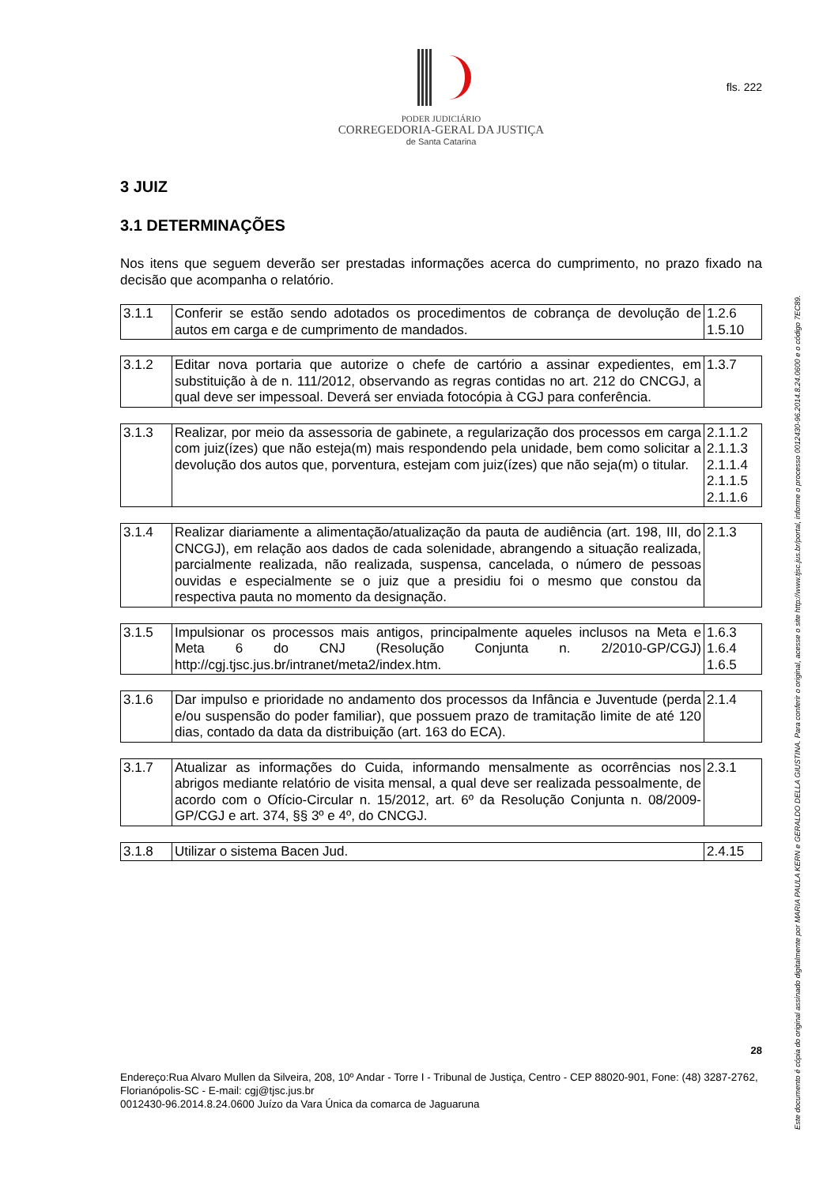PODER JUDICIÁRIO
CORREGEDORIA-GERAL DA JUSTIÇA
de Santa Catarina
fls. 222
3 JUIZ
3.1 DETERMINAÇÕES
Nos itens que seguem deverão ser prestadas informações acerca do cumprimento, no prazo fixado na decisão que acompanha o relatório.
| 3.1.1 | Conferir se estão sendo adotados os procedimentos de cobrança de devolução de autos em carga e de cumprimento de mandados. | 1.2.6 1.5.10 |
| 3.1.2 | Editar nova portaria que autorize o chefe de cartório a assinar expedientes, em substituição à de n. 111/2012, observando as regras contidas no art. 212 do CNCGJ, a qual deve ser impessoal. Deverá ser enviada fotocópia à CGJ para conferência. | 1.3.7 |
| 3.1.3 | Realizar, por meio da assessoria de gabinete, a regularização dos processos em carga com juiz(ízes) que não esteja(m) mais respondendo pela unidade, bem como solicitar a devolução dos autos que, porventura, estejam com juiz(ízes) que não seja(m) o titular. | 2.1.1.2 2.1.1.3 2.1.1.4 2.1.1.5 2.1.1.6 |
| 3.1.4 | Realizar diariamente a alimentação/atualização da pauta de audiência (art. 198, III, do CNCGJ), em relação aos dados de cada solenidade, abrangendo a situação realizada, parcialmente realizada, não realizada, suspensa, cancelada, o número de pessoas ouvidas e especialmente se o juiz que a presidiu foi o mesmo que constou da respectiva pauta no momento da designação. | 2.1.3 |
| 3.1.5 | Impulsionar os processos mais antigos, principalmente aqueles inclusos na Meta e Meta 6 do CNJ (Resolução Conjunta n. 2/2010-GP/CGJ) http://cgj.tjsc.jus.br/intranet/meta2/index.htm. | 1.6.3 1.6.4 1.6.5 |
| 3.1.6 | Dar impulso e prioridade no andamento dos processos da Infância e Juventude (perda e/ou suspensão do poder familiar), que possuem prazo de tramitação limite de até 120 dias, contado da data da distribuição (art. 163 do ECA). | 2.1.4 |
| 3.1.7 | Atualizar as informações do Cuida, informando mensalmente as ocorrências nos abrigos mediante relatório de visita mensal, a qual deve ser realizada pessoalmente, de acordo com o Ofício-Circular n. 15/2012, art. 6º da Resolução Conjunta n. 08/2009-GP/CGJ e art. 374, §§ 3º e 4º, do CNCGJ. | 2.3.1 |
| 3.1.8 | Utilizar o sistema Bacen Jud. | 2.4.15 |
28
Endereço:Rua Alvaro Mullen da Silveira, 208, 10º Andar - Torre I - Tribunal de Justiça, Centro - CEP 88020-901, Fone: (48) 3287-2762, Florianópolis-SC - E-mail: cgj@tjsc.jus.br
0012430-96.2014.8.24.0600 Juízo da Vara Única da comarca de Jaguaruna
Este documento é cópia do original assinado digitalmente por MARIA PAULA KERN e GERALDO DELLA GIUSTINA. Para conferir o original, acesse o site http://www.tjsc.jus.br/portal, informe o processo 0012430-96.2014.8.24.0600 e o código 7EC89.